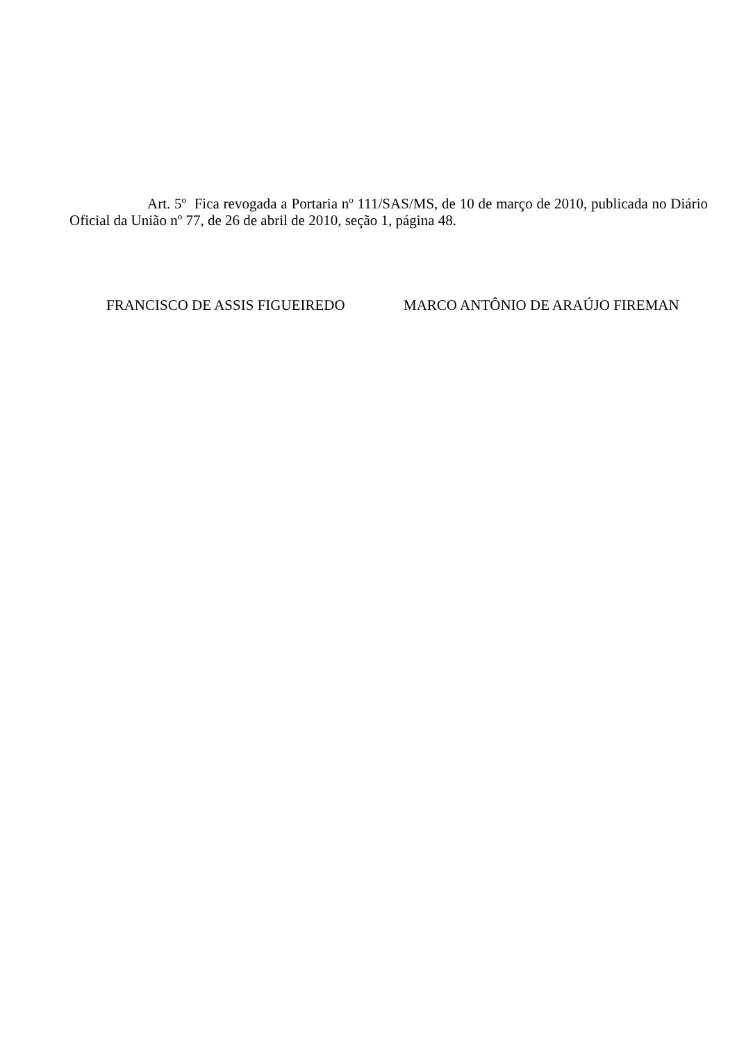Art. 5º Fica revogada a Portaria n<sup>o</sup> 111/SAS/MS, de 10 de março de 2010, publicada no Diário Oficial da União nº 77, de 26 de abril de 2010, seção 1, página 48.
FRANCISCO DE ASSIS FIGUEIREDO MARCO ANTÔNIO DE ARAÚJO FIREMAN